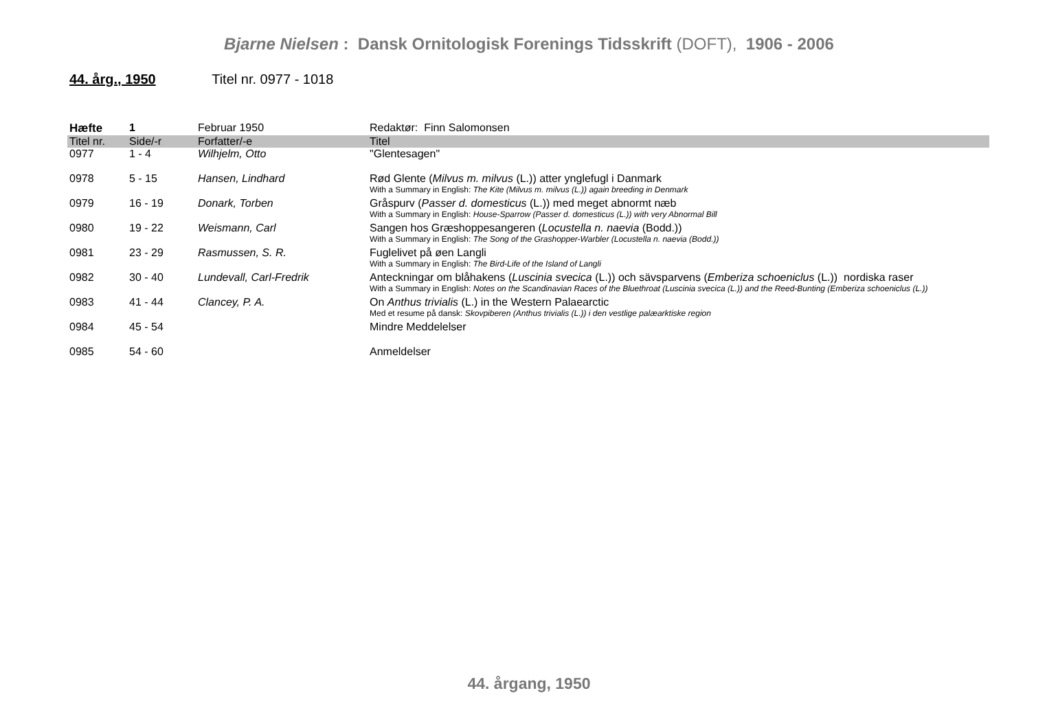Bjarne Nielsen : Dansk Ornitologisk Forenings Tidsskrift (DOFT), 1906 - 2006
44. årg., 1950 Titel nr. 0977 - 1018
| Hæfte | 1 | Februar 1950 | Redaktør: Finn Salomonsen |
| --- | --- | --- | --- |
| Titel nr. | Side/-r | Forfatter/-e | Titel |
| 0977 | 1 - 4 | Wilhjelm, Otto | "Glentesagen" |
| 0978 | 5 - 15 | Hansen, Lindhard | Rød Glente ( Milvus m. milvus (L.)) atter ynglefugl i Danmark With a Summary in English: The Kite (Milvus m. milvus (L.)) again breeding in Denmark |
| 0979 | 16 - 19 | Donark, Torben | Gråspurv ( Passer d. domesticus (L.)) med meget abnormt næb With a Summary in English: House-Sparrow (Passer d. domesticus (L.)) with very Abnormal Bill |
| 0980 | 19 - 22 | Weismann, Carl | Sangen hos Græshoppesangeren ( Locustella n. naevia (Bodd.)) With a Summary in English: The Song of the Grashopper-Warbler (Locustella n. naevia (Bodd.)) |
| 0981 | 23 - 29 | Rasmussen, S. R. | Fuglelivet på øen Langli With a Summary in English: The Bird-Life of the Island of Langli |
| 0982 | 30 - 40 | Lundevall, Carl-Fredrik | Anteckningar om blåhakens ( Luscinia svecica (L.)) och sävsparvens ( Emberiza schoeniclus (L.)) nordiska raser With a Summary in English: Notes on the Scandinavian Races of the Bluethroat (Luscinia svecica (L.)) and the Reed-Bunting (Emberiza schoeniclus (L.)) |
| 0983 | 41 - 44 | Clancey, P. A. | On Anthus trivialis (L.) in the Western Palaearctic Med et resume på dansk: Skovpiberen (Anthus trivialis (L.)) i den vestlige palæarktiske region |
| 0984 | 45 - 54 | | Mindre Meddelelser |
| 0985 | 54 - 60 | | Anmeldelser |
44. årgang, 1950